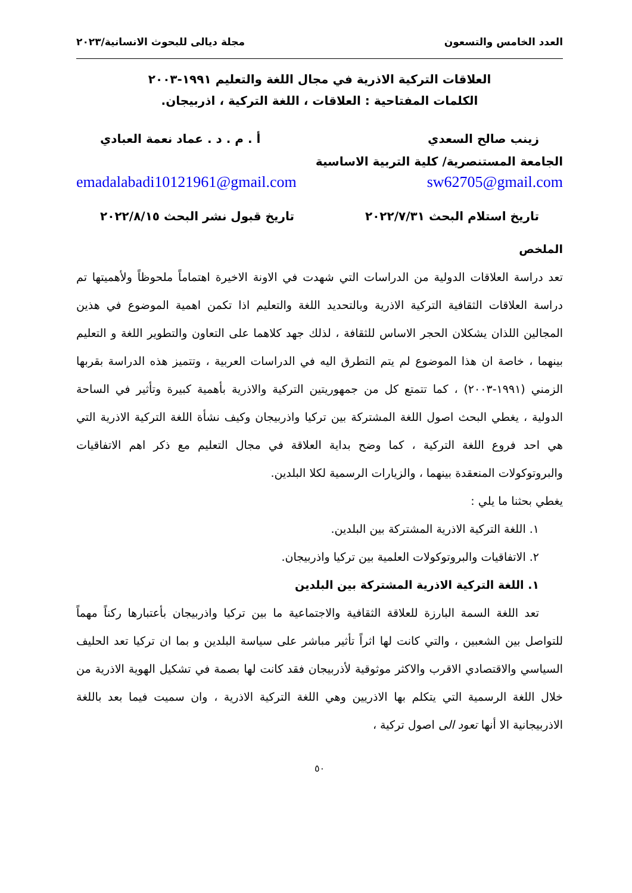العدد الخامس والتسعون مجلة ديالى للبحوث الانسانية/٢٠٢٣
العلاقات التركية الاذرية في مجال اللغة والتعليم ١٩٩١-٢٠٠٣
الكلمات المفتاحية : العلاقات ، اللغة التركية ، اذربيجان.
زينب صالح السعدي أ . م . د . عماد نعمة العبادي
الجامعة المستنصرية/ كلية التربية الاساسية
sw62705@gmail.com emadalabadi10121961@gmail.com
تاريخ استلام البحث ٢٠٢٢/٧/٣١ تاريخ قبول نشر البحث ٢٠٢٢/٨/١٥
الملخص
تعد دراسة العلاقات الدولية من الدراسات التي شهدت في الاونة الاخيرة اهتماماً ملحوظاً ولأهميتها تم دراسة العلاقات الثقافية التركية الاذرية وبالتحديد اللغة والتعليم اذا تكمن اهمية الموضوع في هذين المجالين اللذان يشكلان الحجر الاساس للثقافة ، لذلك جهد كلاهما على التعاون والتطوير اللغة و التعليم بينهما ، خاصة ان هذا الموضوع لم يتم التطرق اليه في الدراسات العربية ، وتتميز هذه الدراسة بقربها الزمني (١٩٩١-٢٠٠٣) ، كما تتمتع كل من جمهوريتين التركية والاذرية بأهمية كبيرة وتأثير في الساحة الدولية ، يغطي البحث اصول اللغة المشتركة بين تركيا واذربيجان وكيف نشأة اللغة التركية الاذرية التي هي احد فروع اللغة التركية ، كما وضح بداية العلاقة في مجال التعليم مع ذكر اهم الاتفاقيات والبروتوكولات المنعقدة بينهما ، والزيارات الرسمية لكلا البلدين.
يغطي بحثنا ما يلي :
١. اللغة التركية الاذرية المشتركة بين البلدين.
٢. الاتفاقيات والبروتوكولات العلمية بين تركيا واذربيجان.
١. اللغة التركية الاذرية المشتركة بين البلدين
تعد اللغة السمة البارزة للعلاقة الثقافية والاجتماعية ما بين تركيا واذربيجان بأعتبارها ركناً مهماً للتواصل بين الشعبين ، والتي كانت لها اثراً تأثير مباشر على سياسة البلدين و بما ان تركيا تعد الحليف السياسي والاقتصادي الاقرب والاكثر موثوقية لأذربيجان فقد كانت لها بصمة في تشكيل الهوية الاذرية من خلال اللغة الرسمية التي يتكلم بها الاذريين وهي اللغة التركية الاذرية ، وان سميت فيما بعد باللغة الاذربيجانية الا أنها تعود الى اصول تركية ،
٥٠